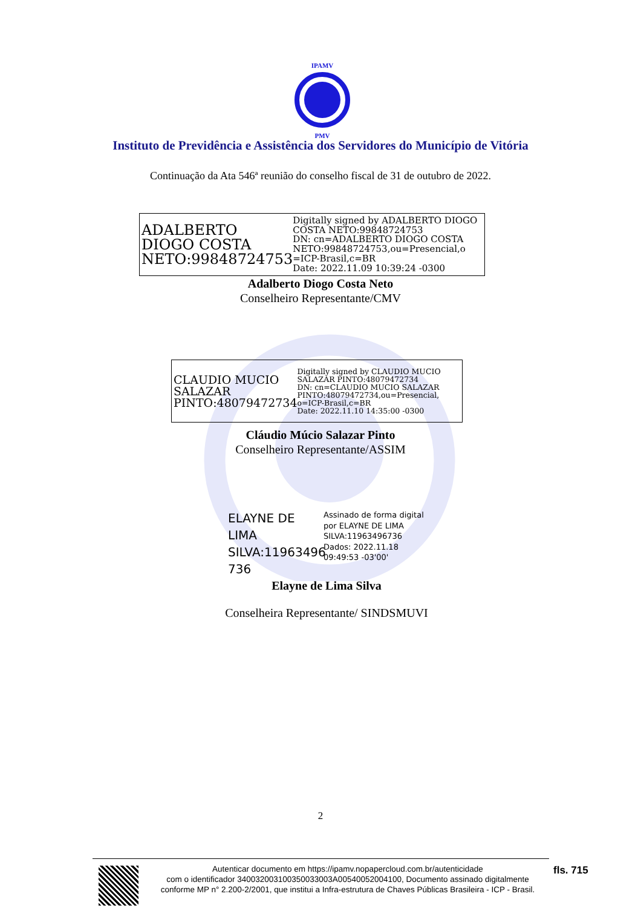IPAMV
PMV
Instituto de Previdência e Assistência dos Servidores do Município de Vitória
Continuação da Ata 546ª reunião do conselho fiscal de 31 de outubro de 2022.
ADALBERTO DIOGO COSTA NETO:99848724753
Digitally signed by ADALBERTO DIOGO COSTA NETO:99848724753
DN: cn=ADALBERTO DIOGO COSTA NETO:99848724753,ou=Presencial,o =ICP-Brasil,c=BR
Date: 2022.11.09 10:39:24 -0300
Adalberto Diogo Costa Neto
Conselheiro Representante/CMV
CLAUDIO MUCIO SALAZAR PINTO:48079472734
Digitally signed by CLAUDIO MUCIO SALAZAR PINTO:48079472734
DN: cn=CLAUDIO MUCIO SALAZAR PINTO:48079472734,ou=Presencial, o=ICP-Brasil,c=BR
Date: 2022.11.10 14:35:00 -0300
Cláudio Múcio Salazar Pinto
Conselheiro Representante/ASSIM
ELAYNE DE LIMA SILVA:11963496 736
Assinado de forma digital
por ELAYNE DE LIMA
SILVA:11963496736
Dados: 2022.11.18
09:49:53 -03'00'
Elayne de Lima Silva
Conselheira Representante/ SINDSMUVI
2
Autenticar documento em https://ipamv.nopapercloud.com.br/autenticidade
com o identificador 340032003100350033003A00540052004100, Documento assinado digitalmente conforme MP n° 2.200-2/2001, que institui a Infra-estrutura de Chaves Públicas Brasileira - ICP - Brasil.
fls. 715